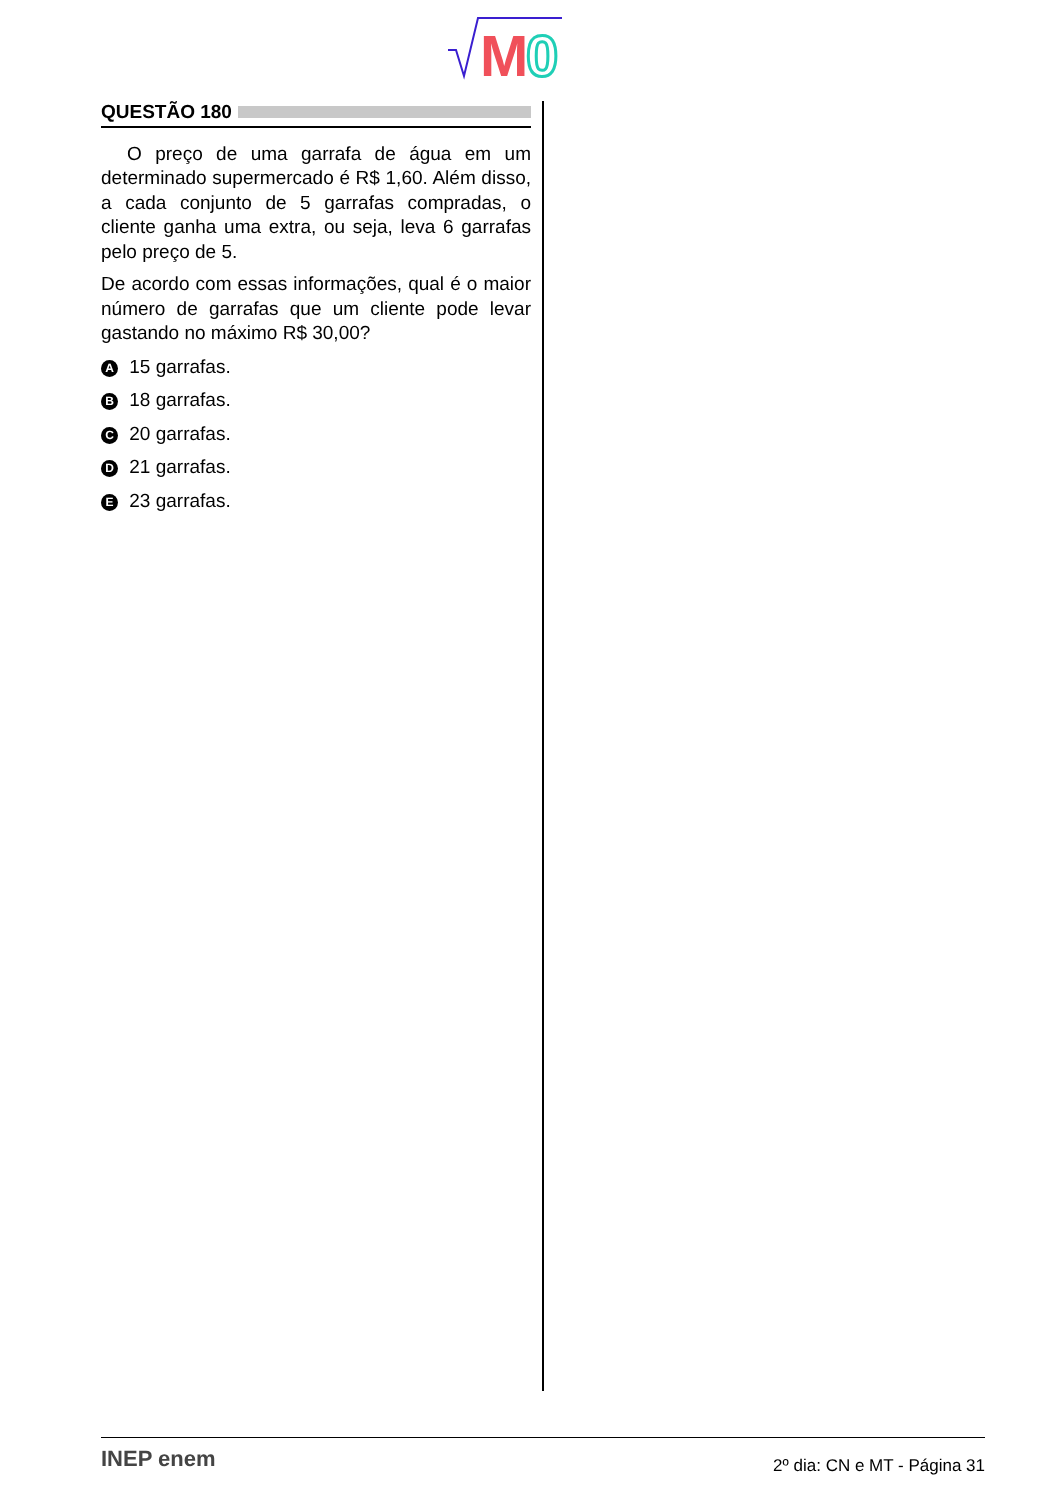M
0
QUESTÃO 180
O preço de uma garrafa de água em um determinado supermercado é R$ 1,60. Além disso, a cada conjunto de 5 garrafas compradas, o cliente ganha uma extra, ou seja, leva 6 garrafas pelo preço de 5.
De acordo com essas informações, qual é o maior número de garrafas que um cliente pode levar gastando no máximo R$ 30,00?
A 15 garrafas.
B 18 garrafas.
C 20 garrafas.
D 21 garrafas.
E 23 garrafas.
INEP enem 2º dia: CN e MT - Página 31